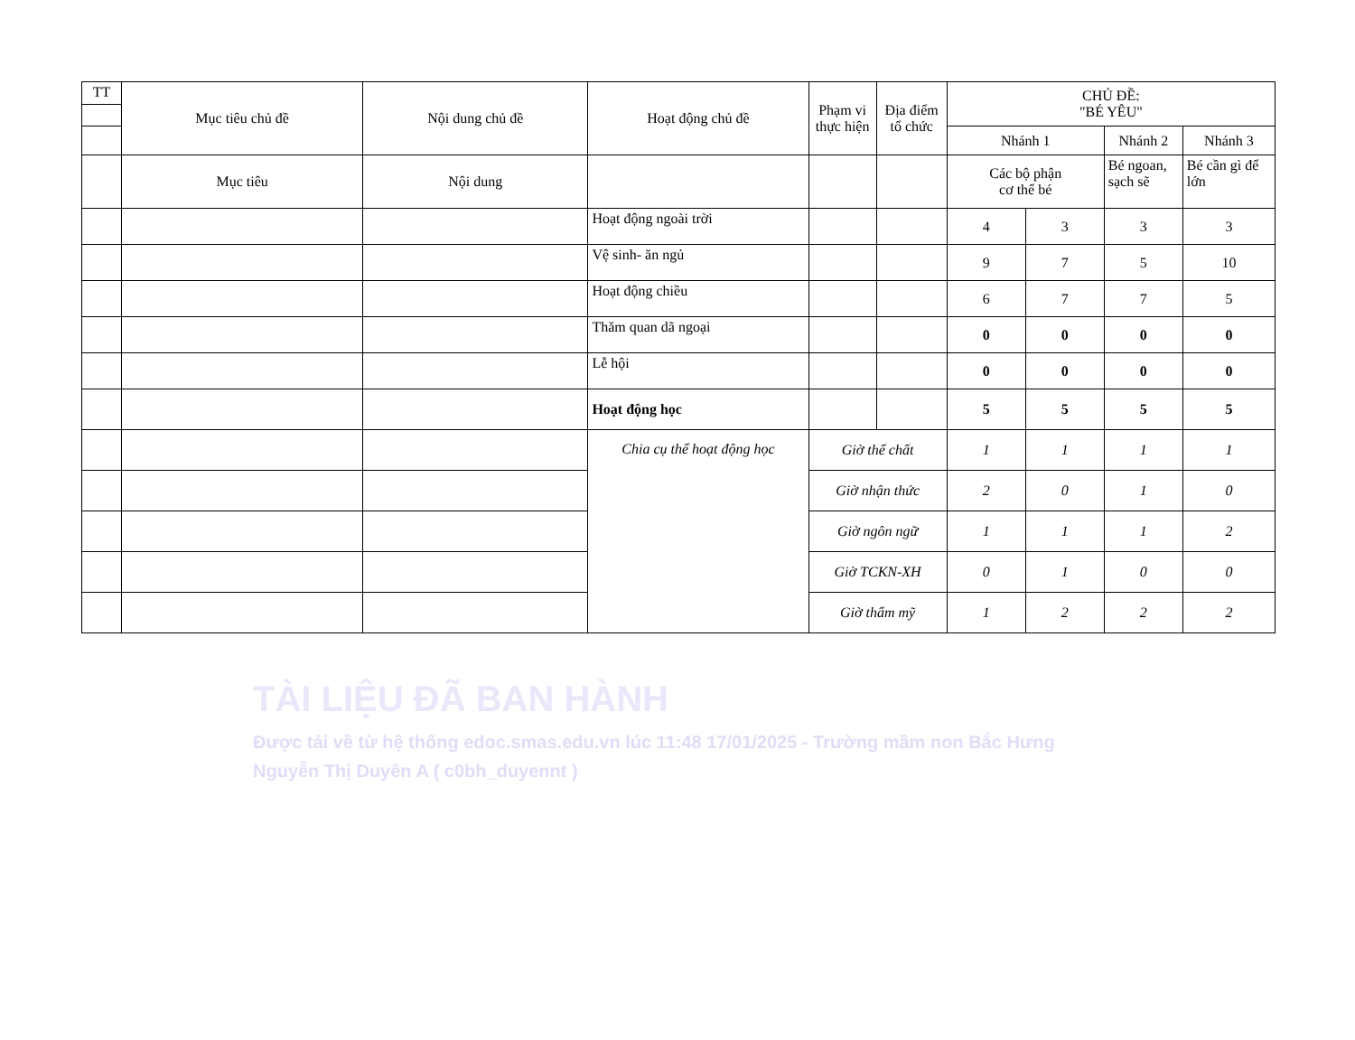| TT | Mục tiêu chủ đề | Nội dung chủ đề | Hoạt động chủ đề | Phạm vi thực hiện | Địa điểm tổ chức | CHỦ ĐỀ: "BÉ YÊU" | | | |
| --- | --- | --- | --- | --- | --- | --- | --- | --- | --- |
| | | | | | | Nhánh 1 | | Nhánh 2 | Nhánh 3 |
| | Mục tiêu | Nội dung | | | | Các bộ phận cơ thể bé | | Bé ngoan, sạch sẽ | Bé cần gì để lớn |
| | | | Hoạt động ngoài trời | | | 4 | 3 | 3 | 3 |
| | | | Vệ sinh- ăn ngủ | | | 9 | 7 | 5 | 10 |
| | | | Hoạt động chiều | | | 6 | 7 | 7 | 5 |
| | | | Thăm quan dã ngoại | | | 0 | 0 | 0 | 0 |
| | | | Lễ hội | | | 0 | 0 | 0 | 0 |
| | | | Hoạt động học | | | 5 | 5 | 5 | 5 |
| | | | Chia cụ thể hoạt động học | Giờ thể chất | | 1 | 1 | 1 | 1 |
| | | | | Giờ nhận thức | | 2 | 0 | 1 | 0 |
| | | | | Giờ ngôn ngữ | | 1 | 1 | 1 | 2 |
| | | | | Giờ TCKN-XH | | 0 | 1 | 0 | 0 |
| | | | | Giờ thẩm mỹ | | 1 | 2 | 2 | 2 |
TÀI LIỆU ĐÃ BAN HÀNH
Được tải về từ hệ thống edoc.smas.edu.vn lúc 11:48 17/01/2025 - Trường mầm non Bắc Hưng
Nguyễn Thị Duyên A ( c0bh_duyennt )